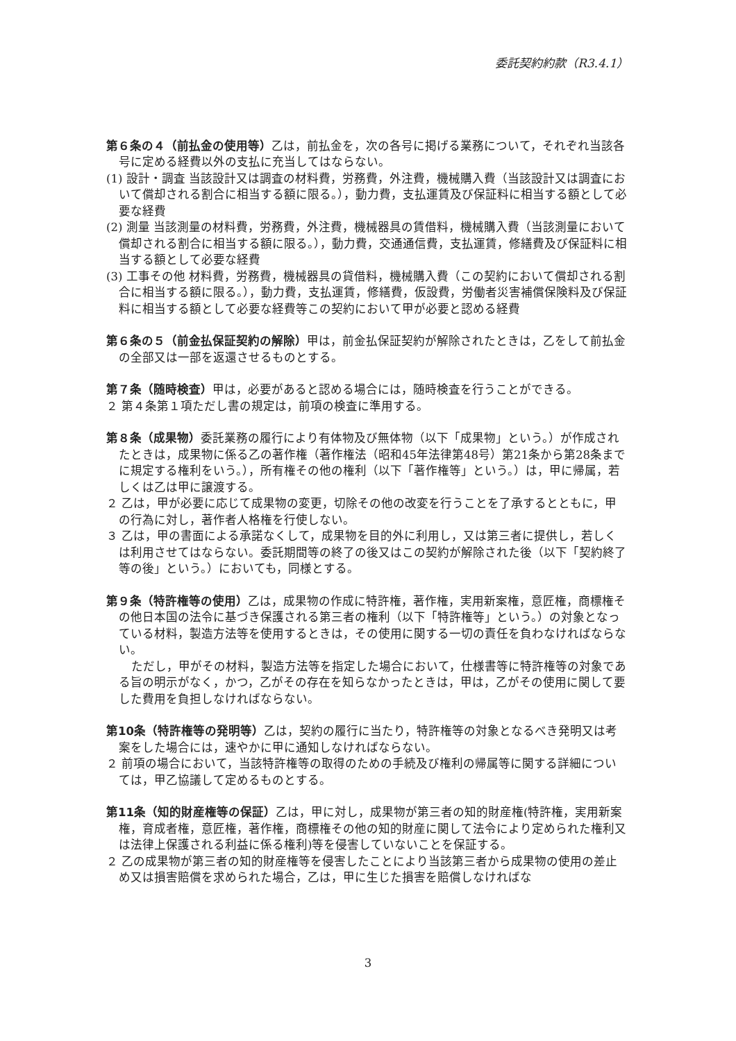委託契約約款（R3.4.1）
第６条の４（前払金の使用等）乙は，前払金を，次の各号に掲げる業務について，それぞれ当該各号に定める経費以外の支払に充当してはならない。
(1) 設計・調査 当該設計又は調査の材料費，労務費，外注費，機械購入費（当該設計又は調査において償却される割合に相当する額に限る。），動力費，支払運賃及び保証料に相当する額として必要な経費
(2) 測量 当該測量の材料費，労務費，外注費，機械器具の賃借料，機械購入費（当該測量において償却される割合に相当する額に限る。），動力費，交通通信費，支払運賃，修繕費及び保証料に相当する額として必要な経費
(3) 工事その他 材料費，労務費，機械器具の貸借料，機械購入費（この契約において償却される割合に相当する額に限る。），動力費，支払運賃，修繕費，仮設費，労働者災害補償保険料及び保証料に相当する額として必要な経費等この契約において甲が必要と認める経費
第６条の５（前金払保証契約の解除）甲は，前金払保証契約が解除されたときは，乙をして前払金の全部又は一部を返還させるものとする。
第７条（随時検査）甲は，必要があると認める場合には，随時検査を行うことができる。
２ 第４条第１項ただし書の規定は，前項の検査に準用する。
第８条（成果物）委託業務の履行により有体物及び無体物（以下「成果物」という。）が作成されたときは，成果物に係る乙の著作権（著作権法（昭和45年法律第48号）第21条から第28条までに規定する権利をいう。），所有権その他の権利（以下「著作権等」という。）は，甲に帰属，若しくは乙は甲に譲渡する。
２ 乙は，甲が必要に応じて成果物の変更，切除その他の改変を行うことを了承するとともに，甲の行為に対し，著作者人格権を行使しない。
３ 乙は，甲の書面による承諾なくして，成果物を目的外に利用し，又は第三者に提供し，若しくは利用させてはならない。委託期間等の終了の後又はこの契約が解除された後（以下「契約終了等の後」という。）においても，同様とする。
第９条（特許権等の使用）乙は，成果物の作成に特許権，著作権，実用新案権，意匠権，商標権その他日本国の法令に基づき保護される第三者の権利（以下「特許権等」という。）の対象となっている材料，製造方法等を使用するときは，その使用に関する一切の責任を負わなければならない。
ただし，甲がその材料，製造方法等を指定した場合において，仕様書等に特許権等の対象である旨の明示がなく，かつ，乙がその存在を知らなかったときは，甲は，乙がその使用に関して要した費用を負担しなければならない。
第10条（特許権等の発明等）乙は，契約の履行に当たり，特許権等の対象となるべき発明又は考案をした場合には，速やかに甲に通知しなければならない。
２ 前項の場合において，当該特許権等の取得のための手続及び権利の帰属等に関する詳細については，甲乙協議して定めるものとする。
第11条（知的財産権等の保証）乙は，甲に対し，成果物が第三者の知的財産権(特許権，実用新案権，育成者権，意匠権，著作権，商標権その他の知的財産に関して法令により定められた権利又は法律上保護される利益に係る権利)等を侵害していないことを保証する。
２ 乙の成果物が第三者の知的財産権等を侵害したことにより当該第三者から成果物の使用の差止め又は損害賠償を求められた場合，乙は，甲に生じた損害を賠償しなければな
3